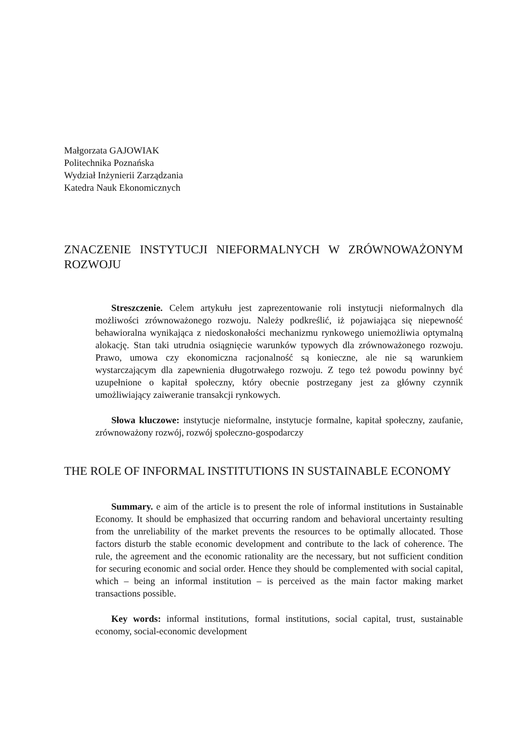Małgorzata GAJOWIAK
Politechnika Poznańska
Wydział Inżynierii Zarządzania
Katedra Nauk Ekonomicznych
ZNACZENIE INSTYTUCJI NIEFORMALNYCH W ZRÓWNOWAŻONYM ROZWOJU
Streszczenie. Celem artykułu jest zaprezentowanie roli instytucji nieformalnych dla możliwości zrównoważonego rozwoju. Należy podkreślić, iż pojawiająca się niepewność behawioralna wynikająca z niedoskonałości mechanizmu rynkowego uniemożliwia optymalną alokację. Stan taki utrudnia osiągnięcie warunków typowych dla zrównoważonego rozwoju. Prawo, umowa czy ekonomiczna racjonalność są konieczne, ale nie są warunkiem wystarczającym dla zapewnienia długotrwałego rozwoju. Z tego też powodu powinny być uzupełnione o kapitał społeczny, który obecnie postrzegany jest za główny czynnik umożliwiający zaiweranie transakcji rynkowych.
Słowa kluczowe: instytucje nieformalne, instytucje formalne, kapitał społeczny, zaufanie, zrównoważony rozwój, rozwój społeczno-gospodarczy
THE ROLE OF INFORMAL INSTITUTIONS IN SUSTAINABLE ECONOMY
Summary. e aim of the article is to present the role of informal institutions in Sustainable Economy. It should be emphasized that occurring random and behavioral uncertainty resulting from the unreliability of the market prevents the resources to be optimally allocated. Those factors disturb the stable economic development and contribute to the lack of coherence. The rule, the agreement and the economic rationality are the necessary, but not sufficient condition for securing economic and social order. Hence they should be complemented with social capital, which – being an informal institution – is perceived as the main factor making market transactions possible.
Key words: informal institutions, formal institutions, social capital, trust, sustainable economy, social-economic development